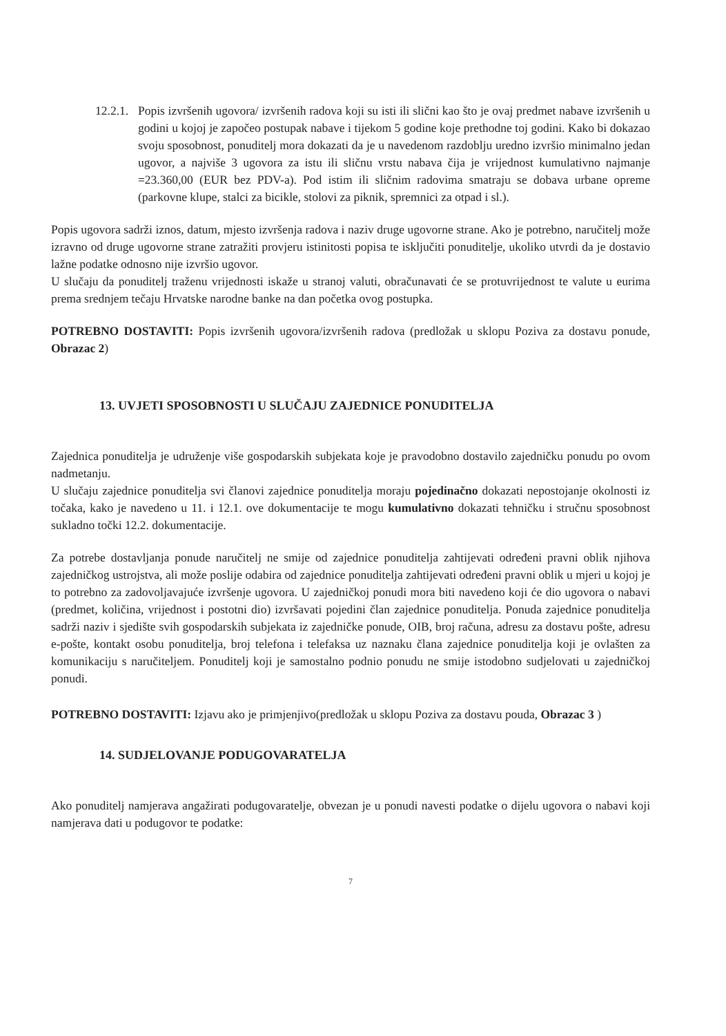12.2.1.
Popis izvršenih ugovora/ izvršenih radova koji su isti ili slični kao što je ovaj predmet nabave izvršenih u godini u kojoj je započeo postupak nabave i tijekom 5 godine koje prethodne toj godini. Kako bi dokazao svoju sposobnost, ponuditelj mora dokazati da je u navedenom razdoblju uredno izvršio minimalno jedan ugovor, a najviše 3 ugovora za istu ili sličnu vrstu nabava čija je vrijednost kumulativno najmanje =23.360,00 (EUR bez PDV-a). Pod istim ili sličnim radovima smatraju se dobava urbane opreme (parkovne klupe, stalci za bicikle, stolovi za piknik, spremnici za otpad i sl.).
Popis ugovora sadrži iznos, datum, mjesto izvršenja radova i naziv druge ugovorne strane. Ako je potrebno, naručitelj može izravno od druge ugovorne strane zatražiti provjeru istinitosti popisa te isključiti ponuditelje, ukoliko utvrdi da je dostavio lažne podatke odnosno nije izvršio ugovor.
U slučaju da ponuditelj traženu vrijednosti iskaže u stranoj valuti, obračunavati će se protuvrijednost te valute u eurima prema srednjem tečaju Hrvatske narodne banke na dan početka ovog postupka.
POTREBNO DOSTAVITI: Popis izvršenih ugovora/izvršenih radova (predložak u sklopu Poziva za dostavu ponude, Obrazac 2)
13. UVJETI SPOSOBNOSTI U SLUČAJU ZAJEDNICE PONUDITELJA
Zajednica ponuditelja je udruženje više gospodarskih subjekata koje je pravodobno dostavilo zajedničku ponudu po ovom nadmetanju.
U slučaju zajednice ponuditelja svi članovi zajednice ponuditelja moraju pojedinačno dokazati nepostojanje okolnosti iz točaka, kako je navedeno u 11. i 12.1. ove dokumentacije te mogu kumulativno dokazati tehničku i stručnu sposobnost sukladno točki 12.2. dokumentacije.
Za potrebe dostavljanja ponude naručitelj ne smije od zajednice ponuditelja zahtijevati određeni pravni oblik njihova zajedničkog ustrojstva, ali može poslije odabira od zajednice ponuditelja zahtijevati određeni pravni oblik u mjeri u kojoj je to potrebno za zadovoljavajuće izvršenje ugovora. U zajedničkoj ponudi mora biti navedeno koji će dio ugovora o nabavi (predmet, količina, vrijednost i postotni dio) izvršavati pojedini član zajednice ponuditelja. Ponuda zajednice ponuditelja sadrži naziv i sjedište svih gospodarskih subjekata iz zajedničke ponude, OIB, broj računa, adresu za dostavu pošte, adresu e-pošte, kontakt osobu ponuditelja, broj telefona i telefaksa uz naznaku člana zajednice ponuditelja koji je ovlašten za komunikaciju s naručiteljem. Ponuditelj koji je samostalno podnio ponudu ne smije istodobno sudjelovati u zajedničkoj ponudi.
POTREBNO DOSTAVITI: Izjavu ako je primjenjivo(predložak u sklopu Poziva za dostavu pouda, Obrazac 3 )
14. SUDJELOVANJE PODUGOVARATELJA
Ako ponuditelj namjerava angažirati podugovaratelje, obvezan je u ponudi navesti podatke o dijelu ugovora o nabavi koji namjerava dati u podugovor te podatke:
7